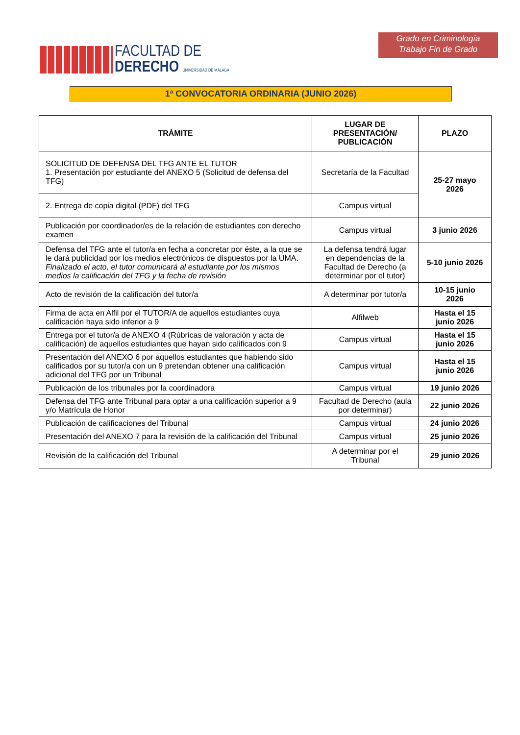FACULTAD DE
DERECHO UNIVERSIDAD DE MÁLAGA
Grado en Criminología
Trabajo Fin de Grado
1ª CONVOCATORIA ORDINARIA (JUNIO 2026)
| TRÁMITE | LUGAR DE PRESENTACIÓN/ PUBLICACIÓN | PLAZO |
| --- | --- | --- |
| SOLICITUD DE DEFENSA DEL TFG ANTE EL TUTOR 1. Presentación por estudiante del ANEXO 5 (Solicitud de defensa del TFG) | Secretaría de la Facultad | 25-27 mayo 2026 |
| 2. Entrega de copia digital (PDF) del TFG | Campus virtual | |
| Publicación por coordinador/es de la relación de estudiantes con derecho examen | Campus virtual | 3 junio 2026 |
| Defensa del TFG ante el tutor/a en fecha a concretar por éste, a la que se le dará publicidad por los medios electrónicos de dispuestos por la UMA. Finalizado el acto, el tutor comunicará al estudiante por los mismos medios la calificación del TFG y la fecha de revisión | La defensa tendrá lugar en dependencias de la Facultad de Derecho (a determinar por el tutor) | 5-10 junio 2026 |
| Acto de revisión de la calificación del tutor/a | A determinar por tutor/a | 10-15 junio 2026 |
| Firma de acta en Alfil por el TUTOR/A de aquellos estudiantes cuya calificación haya sido inferior a 9 | Alfilweb | Hasta el 15 junio 2026 |
| Entrega por el tutor/a de ANEXO 4 (Rúbricas de valoración y acta de calificación) de aquellos estudiantes que hayan sido calificados con 9 | Campus virtual | Hasta el 15 junio 2026 |
| Presentación del ANEXO 6 por aquellos estudiantes que habiendo sido calificados por su tutor/a con un 9 pretendan obtener una calificación adicional del TFG por un Tribunal | Campus virtual | Hasta el 15 junio 2026 |
| Publicación de los tribunales por la coordinadora | Campus virtual | 19 junio 2026 |
| Defensa del TFG ante Tribunal para optar a una calificación superior a 9 y/o Matrícula de Honor | Facultad de Derecho (aula por determinar) | 22 junio 2026 |
| Publicación de calificaciones del Tribunal | Campus virtual | 24 junio 2026 |
| Presentación del ANEXO 7 para la revisión de la calificación del Tribunal | Campus virtual | 25 junio 2026 |
| Revisión de la calificación del Tribunal | A determinar por el Tribunal | 29 junio 2026 |